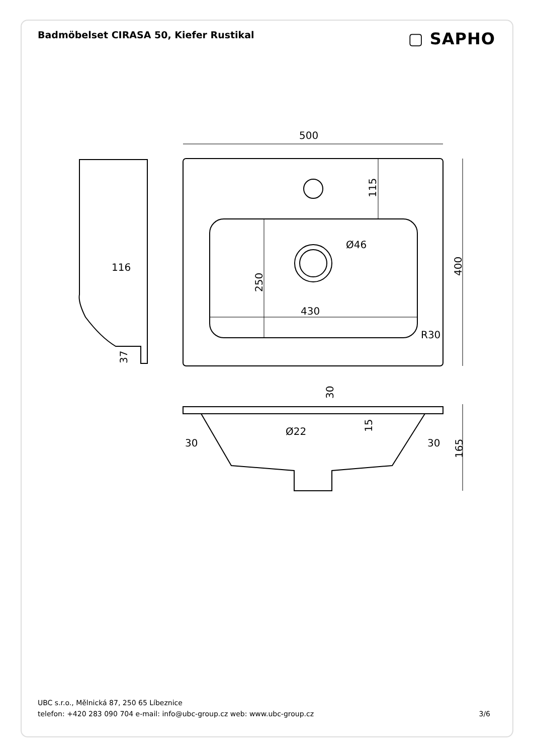Badmöbelset CIRASA 50, Kiefer Rustikal
▢ SAPHO
500
430
Ø46
R30
116
Ø22
30
30
115
250
400
37
30
15
165
UBC s.r.o., Mělnická 87, 250 65 Líbeznice
telefon: +420 283 090 704 e-mail: info@ubc-group.cz web: www.ubc-group.cz 3/6